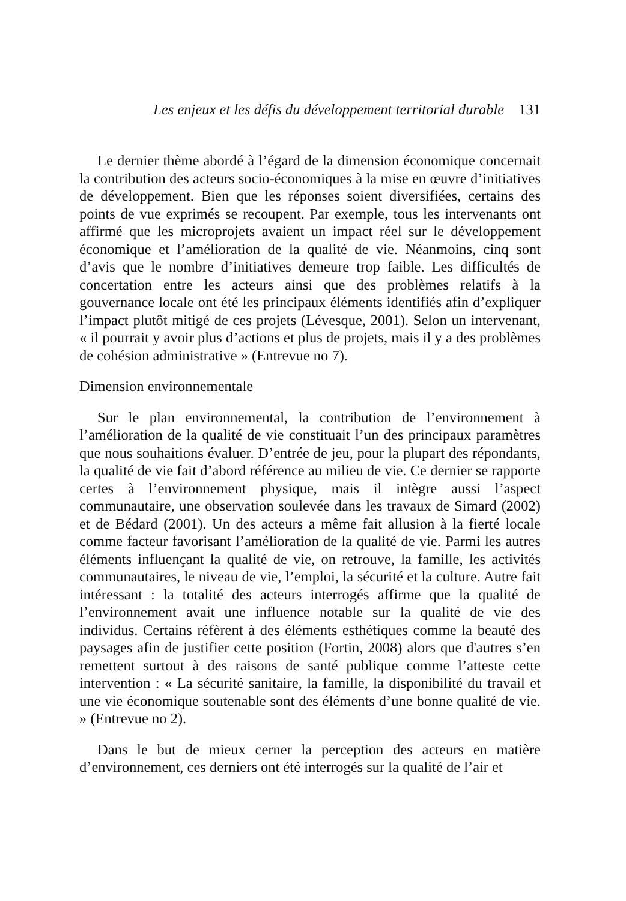Les enjeux et les défis du développement territorial durable 131
Le dernier thème abordé à l’égard de la dimension économique concernait la contribution des acteurs socio-économiques à la mise en œuvre d’initiatives de développement. Bien que les réponses soient diversifiées, certains des points de vue exprimés se recoupent. Par exemple, tous les intervenants ont affirmé que les microprojets avaient un impact réel sur le développement économique et l’amélioration de la qualité de vie. Néanmoins, cinq sont d’avis que le nombre d’initiatives demeure trop faible. Les difficultés de concertation entre les acteurs ainsi que des problèmes relatifs à la gouvernance locale ont été les principaux éléments identifiés afin d’expliquer l’impact plutôt mitigé de ces projets (Lévesque, 2001). Selon un intervenant, « il pourrait y avoir plus d’actions et plus de projets, mais il y a des problèmes de cohésion administrative » (Entrevue no 7).
Dimension environnementale
Sur le plan environnemental, la contribution de l’environnement à l’amélioration de la qualité de vie constituait l’un des principaux paramètres que nous souhaitions évaluer. D’entrée de jeu, pour la plupart des répondants, la qualité de vie fait d’abord référence au milieu de vie. Ce dernier se rapporte certes à l’environnement physique, mais il intègre aussi l’aspect communautaire, une observation soulevée dans les travaux de Simard (2002) et de Bédard (2001). Un des acteurs a même fait allusion à la fierté locale comme facteur favorisant l’amélioration de la qualité de vie. Parmi les autres éléments influençant la qualité de vie, on retrouve, la famille, les activités communautaires, le niveau de vie, l’emploi, la sécurité et la culture. Autre fait intéressant : la totalité des acteurs interrogés affirme que la qualité de l’environnement avait une influence notable sur la qualité de vie des individus. Certains réfèrent à des éléments esthétiques comme la beauté des paysages afin de justifier cette position (Fortin, 2008) alors que d'autres s’en remettent surtout à des raisons de santé publique comme l’atteste cette intervention : « La sécurité sanitaire, la famille, la disponibilité du travail et une vie économique soutenable sont des éléments d’une bonne qualité de vie. » (Entrevue no 2).
Dans le but de mieux cerner la perception des acteurs en matière d’environnement, ces derniers ont été interrogés sur la qualité de l’air et